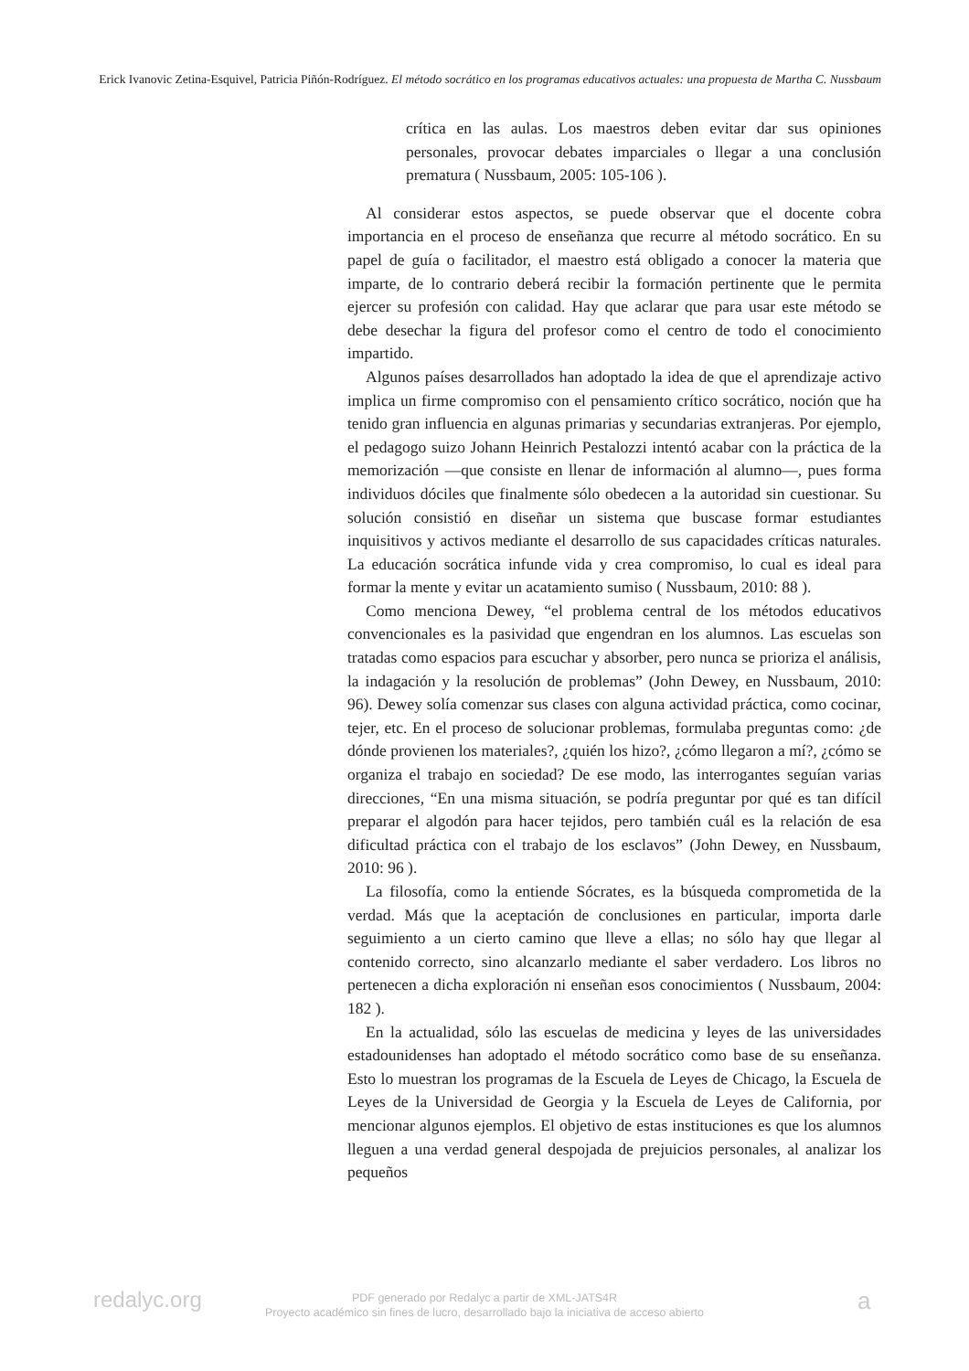Erick Ivanovic Zetina-Esquivel, Patricia Piñón-Rodríguez. El método socrático en los programas educativos actuales: una propuesta de Martha C. Nussbaum
crítica en las aulas. Los maestros deben evitar dar sus opiniones personales, provocar debates imparciales o llegar a una conclusión prematura ( Nussbaum, 2005: 105-106 ).
Al considerar estos aspectos, se puede observar que el docente cobra importancia en el proceso de enseñanza que recurre al método socrático. En su papel de guía o facilitador, el maestro está obligado a conocer la materia que imparte, de lo contrario deberá recibir la formación pertinente que le permita ejercer su profesión con calidad. Hay que aclarar que para usar este método se debe desechar la figura del profesor como el centro de todo el conocimiento impartido.
Algunos países desarrollados han adoptado la idea de que el aprendizaje activo implica un firme compromiso con el pensamiento crítico socrático, noción que ha tenido gran influencia en algunas primarias y secundarias extranjeras. Por ejemplo, el pedagogo suizo Johann Heinrich Pestalozzi intentó acabar con la práctica de la memorización —que consiste en llenar de información al alumno—, pues forma individuos dóciles que finalmente sólo obedecen a la autoridad sin cuestionar. Su solución consistió en diseñar un sistema que buscase formar estudiantes inquisitivos y activos mediante el desarrollo de sus capacidades críticas naturales. La educación socrática infunde vida y crea compromiso, lo cual es ideal para formar la mente y evitar un acatamiento sumiso ( Nussbaum, 2010: 88 ).
Como menciona Dewey, “el problema central de los métodos educativos convencionales es la pasividad que engendran en los alumnos. Las escuelas son tratadas como espacios para escuchar y absorber, pero nunca se prioriza el análisis, la indagación y la resolución de problemas” (John Dewey, en Nussbaum, 2010: 96). Dewey solía comenzar sus clases con alguna actividad práctica, como cocinar, tejer, etc. En el proceso de solucionar problemas, formulaba preguntas como: ¿de dónde provienen los materiales?, ¿quién los hizo?, ¿cómo llegaron a mí?, ¿cómo se organiza el trabajo en sociedad? De ese modo, las interrogantes seguían varias direcciones, “En una misma situación, se podría preguntar por qué es tan difícil preparar el algodón para hacer tejidos, pero también cuál es la relación de esa dificultad práctica con el trabajo de los esclavos” (John Dewey, en Nussbaum, 2010: 96 ).
La filosofía, como la entiende Sócrates, es la búsqueda comprometida de la verdad. Más que la aceptación de conclusiones en particular, importa darle seguimiento a un cierto camino que lleve a ellas; no sólo hay que llegar al contenido correcto, sino alcanzarlo mediante el saber verdadero. Los libros no pertenecen a dicha exploración ni enseñan esos conocimientos ( Nussbaum, 2004: 182 ).
En la actualidad, sólo las escuelas de medicina y leyes de las universidades estadounidenses han adoptado el método socrático como base de su enseñanza. Esto lo muestran los programas de la Escuela de Leyes de Chicago, la Escuela de Leyes de la Universidad de Georgia y la Escuela de Leyes de California, por mencionar algunos ejemplos. El objetivo de estas instituciones es que los alumnos lleguen a una verdad general despojada de prejuicios personales, al analizar los pequeños
redalyc.org
PDF generado por Redalyc a partir de XML-JATS4R
Proyecto académico sin fines de lucro, desarrollado bajo la iniciativa de acceso abierto
a